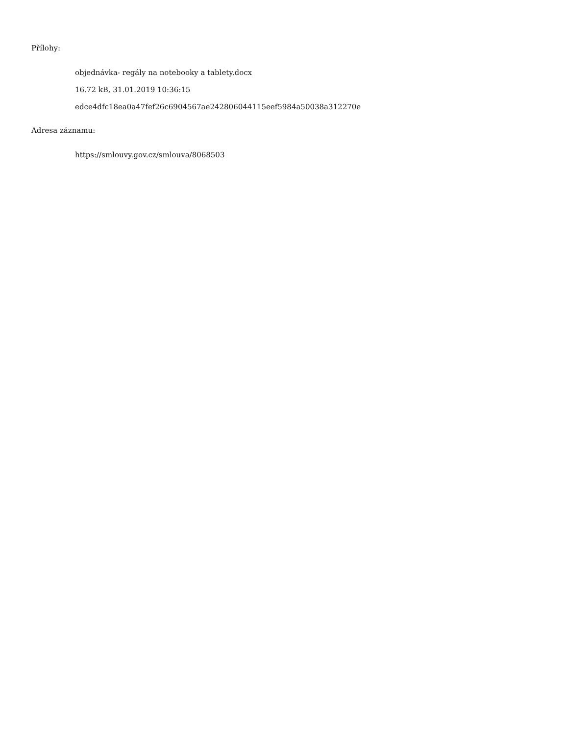Přílohy:
objednávka- regály na notebooky a tablety.docx
16.72 kB, 31.01.2019 10:36:15
edce4dfc18ea0a47fef26c6904567ae242806044115eef5984a50038a312270e
Adresa záznamu:
https://smlouvy.gov.cz/smlouva/8068503